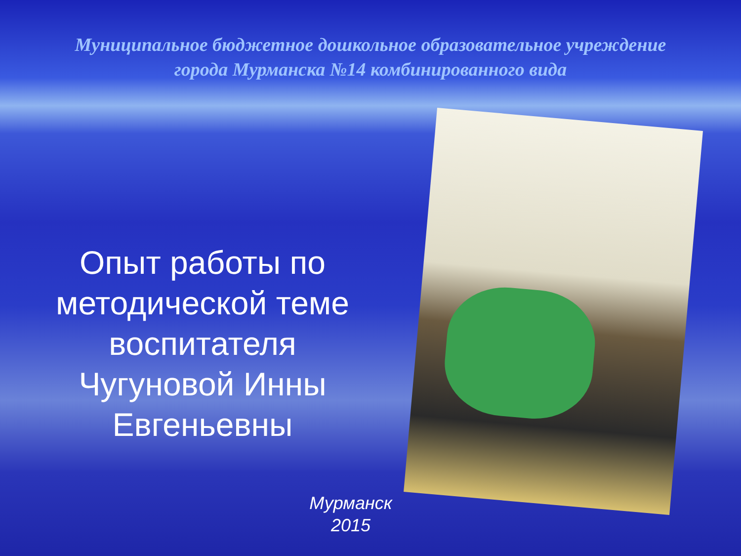Муниципальное бюджетное дошкольное образовательное учреждение
города Мурманска №14 комбинированного вида
Опыт работы по методической теме воспитателя Чугуновой Инны Евгеньевны
Мурманск
2015